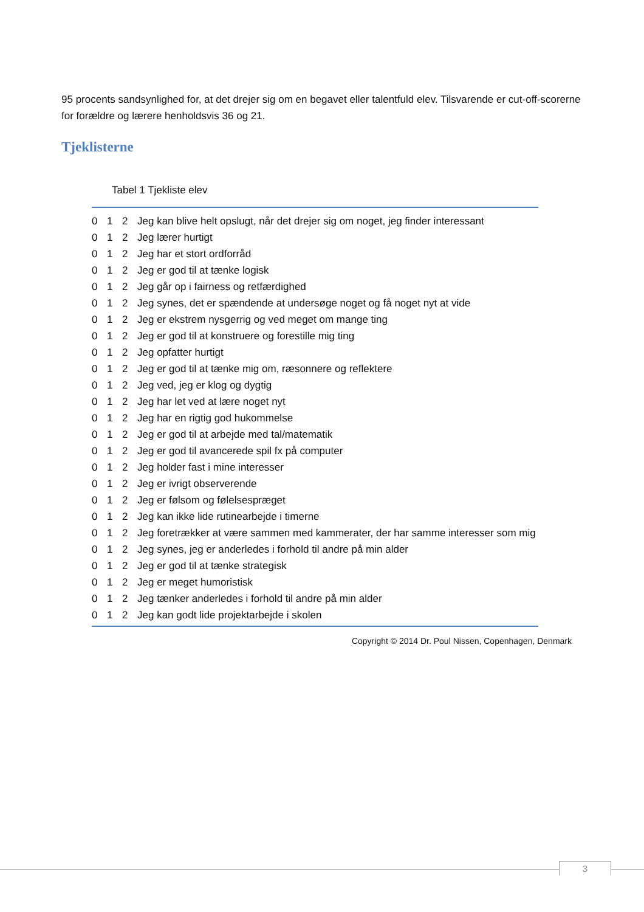95 procents sandsynlighed for, at det drejer sig om en begavet eller talentfuld elev. Tilsvarende er cut-off-scorerne for forældre og lærere henholdsvis 36 og 21.
Tjeklisterne
Tabel 1 Tjekliste elev
| 0 | 1 | 2 | Jeg kan blive helt opslugt, når det drejer sig om noget, jeg finder interessant |
| 0 | 1 | 2 | Jeg lærer hurtigt |
| 0 | 1 | 2 | Jeg har et stort ordforråd |
| 0 | 1 | 2 | Jeg er god til at tænke logisk |
| 0 | 1 | 2 | Jeg går op i fairness og retfærdighed |
| 0 | 1 | 2 | Jeg synes, det er spændende at undersøge noget og få noget nyt at vide |
| 0 | 1 | 2 | Jeg er ekstrem nysgerrig og ved meget om mange ting |
| 0 | 1 | 2 | Jeg er god til at konstruere og forestille mig ting |
| 0 | 1 | 2 | Jeg opfatter hurtigt |
| 0 | 1 | 2 | Jeg er god til at tænke mig om, ræsonnere og reflektere |
| 0 | 1 | 2 | Jeg ved, jeg er klog og dygtig |
| 0 | 1 | 2 | Jeg har let ved at lære noget nyt |
| 0 | 1 | 2 | Jeg har en rigtig god hukommelse |
| 0 | 1 | 2 | Jeg er god til at arbejde med tal/matematik |
| 0 | 1 | 2 | Jeg er god til avancerede spil fx på computer |
| 0 | 1 | 2 | Jeg holder fast i mine interesser |
| 0 | 1 | 2 | Jeg er ivrigt observerende |
| 0 | 1 | 2 | Jeg er følsom og følelsespræget |
| 0 | 1 | 2 | Jeg kan ikke lide rutinearbejde i timerne |
| 0 | 1 | 2 | Jeg foretrækker at være sammen med kammerater, der har samme interesser som mig |
| 0 | 1 | 2 | Jeg synes, jeg er anderledes i forhold til andre på min alder |
| 0 | 1 | 2 | Jeg er god til at tænke strategisk |
| 0 | 1 | 2 | Jeg er meget humoristisk |
| 0 | 1 | 2 | Jeg tænker anderledes i forhold til andre på min alder |
| 0 | 1 | 2 | Jeg kan godt lide projektarbejde i skolen |
Copyright © 2014 Dr. Poul Nissen, Copenhagen, Denmark
3